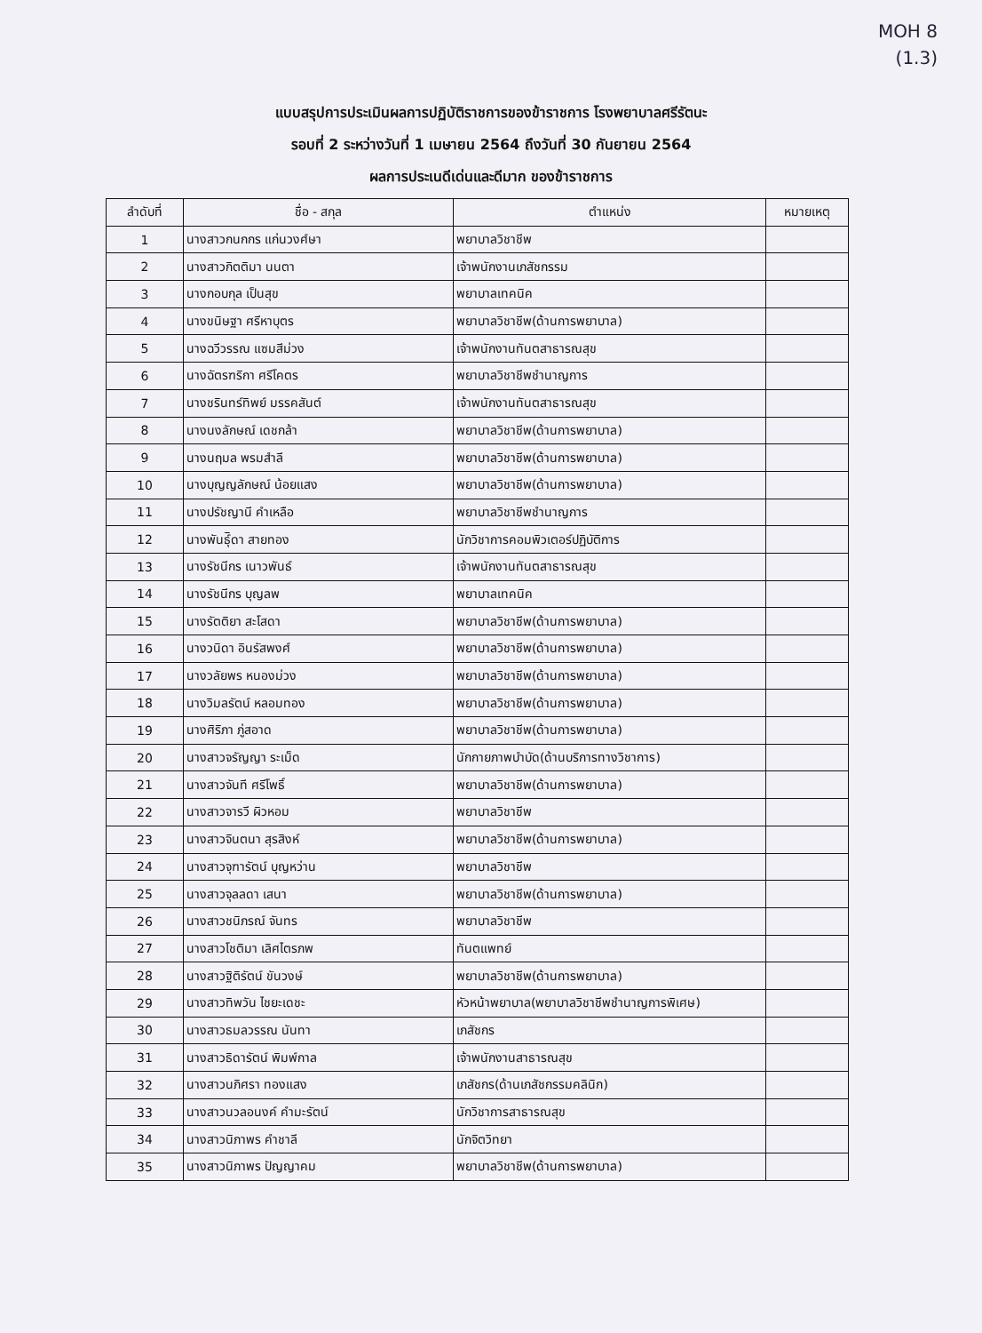MOH 8
(1.3)
แบบสรุปการประเมินผลการปฏิบัติราชการของข้าราชการ โรงพยาบาลศรีรัตนะ
รอบที่ 2 ระหว่างวันที่ 1 เมษายน 2564 ถึงวันที่ 30 กันยายน 2564
ผลการประเนดีเด่นและดีมาก ของข้าราชการ
| ลำดับที่ | ชื่อ - สกุล | ตำแหน่ง | หมายเหตุ |
| --- | --- | --- | --- |
| 1 | นางสาวกนกกร แก่นวงศ์ษา | พยาบาลวิชาชีพ | |
| 2 | นางสาวกิตติมา นนตา | เจ้าพนักงานเภสัชกรรม | |
| 3 | นางกอบกุล เป็นสุข | พยาบาลเทคนิค | |
| 4 | นางขนิษฐา ศรีหาบุตร | พยาบาลวิชาชีพ(ด้านการพยาบาล) | |
| 5 | นางฉวีวรรณ แซมสีม่วง | เจ้าพนักงานทันตสาธารณสุข | |
| 6 | นางฉัตรฑริกา ศรีโคตร | พยาบาลวิชาชีพชำนาญการ | |
| 7 | นางชรินทร์ทิพย์ มรรคสันต์ | เจ้าพนักงานทันตสาธารณสุข | |
| 8 | นางนงลักษณ์ เดชกล้า | พยาบาลวิชาชีพ(ด้านการพยาบาล) | |
| 9 | นางนฤมล พรมสำลี | พยาบาลวิชาชีพ(ด้านการพยาบาล) | |
| 10 | นางบุญญลักษณ์ น้อยแสง | พยาบาลวิชาชีพ(ด้านการพยาบาล) | |
| 11 | นางปรัชญานี คำเหลือ | พยาบาลวิชาชีพชำนาญการ | |
| 12 | นางพันธุ์ิดา สายทอง | นักวิชาการคอมพิวเตอร์ปฏิบัติการ | |
| 13 | นางรัชนีกร เนาวพันธ์ | เจ้าพนักงานทันตสาธารณสุข | |
| 14 | นางรัชนีกร บุญลพ | พยาบาลเทคนิค | |
| 15 | นางรัตติยา สะโสดา | พยาบาลวิชาชีพ(ด้านการพยาบาล) | |
| 16 | นางวนิดา อินรัสพงศ์ | พยาบาลวิชาชีพ(ด้านการพยาบาล) | |
| 17 | นางวลัยพร หนองม่วง | พยาบาลวิชาชีพ(ด้านการพยาบาล) | |
| 18 | นางวิมลรัตน์ หลอมทอง | พยาบาลวิชาชีพ(ด้านการพยาบาล) | |
| 19 | นางศิริภา ภู่สอาด | พยาบาลวิชาชีพ(ด้านการพยาบาล) | |
| 20 | นางสาวจรัญญา ระเม็ด | นักกายภาพบำบัด(ด้านบริการทางวิชาการ) | |
| 21 | นางสาวจันที ศรีโพธิ์ | พยาบาลวิชาชีพ(ด้านการพยาบาล) | |
| 22 | นางสาวจารวี ผิวหอม | พยาบาลวิชาชีพ | |
| 23 | นางสาวจินตนา สุรสิงห์ | พยาบาลวิชาชีพ(ด้านการพยาบาล) | |
| 24 | นางสาวจุฑารัตน์ บุญหว่าน | พยาบาลวิชาชีพ | |
| 25 | นางสาวจุลลดา เสนา | พยาบาลวิชาชีพ(ด้านการพยาบาล) | |
| 26 | นางสาวชนิภรณ์ จันทร | พยาบาลวิชาชีพ | |
| 27 | นางสาวโชติมา เลิศไตรภพ | ทันตแพทย์ | |
| 28 | นางสาวฐิติรัตน์ ขันวงษ์ | พยาบาลวิชาชีพ(ด้านการพยาบาล) | |
| 29 | นางสาวทิพวัน ไชยะเดชะ | หัวหน้าพยาบาล(พยาบาลวิชาชีพชำนาญการพิเศษ) | |
| 30 | นางสาวธมลวรรณ นันทา | เภสัชกร | |
| 31 | นางสาวธิดารัตน์ พิมพ์กาล | เจ้าพนักงานสาธารณสุข | |
| 32 | นางสาวนภิศรา ทองแสง | เภสัชกร(ด้านเภสัชกรรมคลินิก) | |
| 33 | นางสาวนวลอนงค์ คำมะรัตน์ | นักวิชาการสาธารณสุข | |
| 34 | นางสาวนิภาพร คำชาลี | นักจิตวิทยา | |
| 35 | นางสาวนิภาพร ปัญญาคม | พยาบาลวิชาชีพ(ด้านการพยาบาล) | |